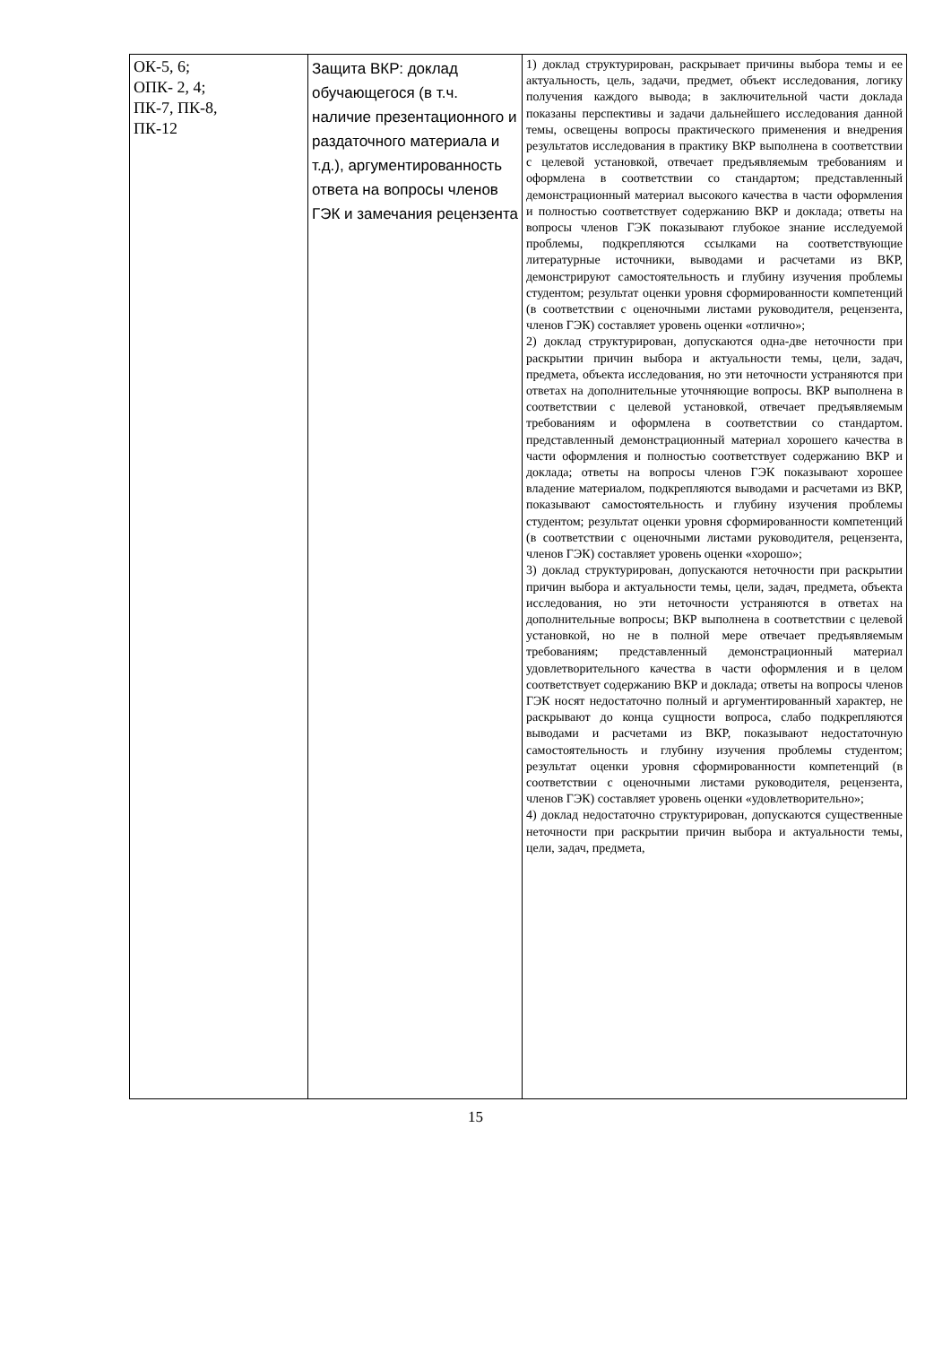| ОК-5, 6; ОПК- 2, 4; ПК-7, ПК-8, ПК-12 | Защита ВКР: доклад обучающегося (в т.ч. наличие презентационного и раздаточного материала и т.д.), аргументированность ответа на вопросы членов ГЭК и замечания рецензента | 1) доклад структурирован, раскрывает причины выбора темы и ее актуальность, цель, задачи, предмет, объект исследования, логику получения каждого вывода; в заключительной части доклада показаны перспективы и задачи дальнейшего исследования данной темы, освещены вопросы практического применения и внедрения результатов исследования в практику ВКР выполнена в соответствии с целевой установкой, отвечает предъявляемым требованиям и оформлена в соответствии со стандартом; представленный демонстрационный материал высокого качества в части оформления и полностью соответствует содержанию ВКР и доклада; ответы на вопросы членов ГЭК показывают глубокое знание исследуемой проблемы, подкрепляются ссылками на соответствующие литературные источники, выводами и расчетами из ВКР, демонстрируют самостоятельность и глубину изучения проблемы студентом; результат оценки уровня сформированности компетенций (в соответствии с оценочными листами руководителя, рецензента, членов ГЭК) составляет уровень оценки «отлично»; 2) доклад структурирован, допускаются одна-две неточности при раскрытии причин выбора и актуальности темы, цели, задач, предмета, объекта исследования, но эти неточности устраняются при ответах на дополнительные уточняющие вопросы. ВКР выполнена в соответствии с целевой установкой, отвечает предъявляемым требованиям и оформлена в соответствии со стандартом. представленный демонстрационный материал хорошего качества в части оформления и полностью соответствует содержанию ВКР и доклада; ответы на вопросы членов ГЭК показывают хорошее владение материалом, подкрепляются выводами и расчетами из ВКР, показывают самостоятельность и глубину изучения проблемы студентом; результат оценки уровня сформированности компетенций (в соответствии с оценочными листами руководителя, рецензента, членов ГЭК) составляет уровень оценки «хорошо»; 3) доклад структурирован, допускаются неточности при раскрытии причин выбора и актуальности темы, цели, задач, предмета, объекта исследования, но эти неточности устраняются в ответах на дополнительные вопросы; ВКР выполнена в соответствии с целевой установкой, но не в полной мере отвечает предъявляемым требованиям; представленный демонстрационный материал удовлетворительного качества в части оформления и в целом соответствует содержанию ВКР и доклада; ответы на вопросы членов ГЭК носят недостаточно полный и аргументированный характер, не раскрывают до конца сущности вопроса, слабо подкрепляются выводами и расчетами из ВКР, показывают недостаточную самостоятельность и глубину изучения проблемы студентом; результат оценки уровня сформированности компетенций (в соответствии с оценочными листами руководителя, рецензента, членов ГЭК) составляет уровень оценки «удовлетворительно»; 4) доклад недостаточно структурирован, допускаются существенные неточности при раскрытии причин выбора и актуальности темы, цели, задач, предмета, |
15